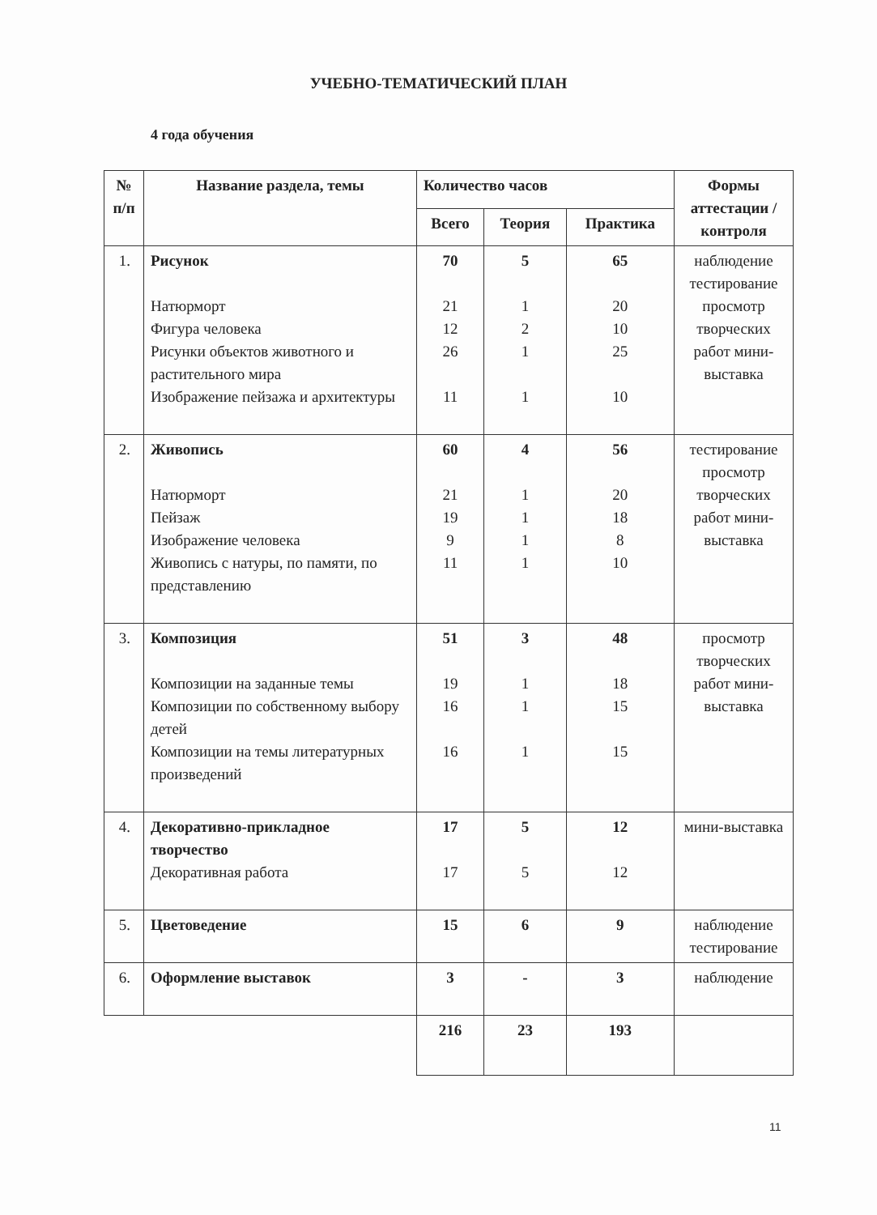УЧЕБНО-ТЕМАТИЧЕСКИЙ ПЛАН
4 года обучения
| № п/п | Название раздела, темы | Количество часов | | | Формы аттестации / контроля |
| --- | --- | --- | --- | --- | --- |
| | | Всего | Теория | Практика | |
| 1. | Рисунок Натюрморт Фигура человека Рисунки объектов животного и растительного мира Изображение пейзажа и архитектуры | 70 21 12 26 11 | 5 1 2 1 1 | 65 20 10 25 10 | наблюдение тестирование просмотр творческих работ мини-выставка |
| 2. | Живопись Натюрморт Пейзаж Изображение человека Живопись с натуры, по памяти, по представлению | 60 21 19 9 11 | 4 1 1 1 1 | 56 20 18 8 10 | тестирование просмотр творческих работ мини-выставка |
| 3. | Композиция Композиции на заданные темы Композиции по собственному выбору детей Композиции на темы литературных произведений | 51 19 16 16 | 3 1 1 1 | 48 18 15 15 | просмотр творческих работ мини-выставка |
| 4. | Декоративно-прикладное творчество Декоративная работа | 17 17 | 5 5 | 12 12 | мини-выставка |
| 5. | Цветоведение | 15 | 6 | 9 | наблюдение тестирование |
| 6. | Оформление выставок | 3 | - | 3 | наблюдение |
| | | 216 | 23 | 193 | |
11